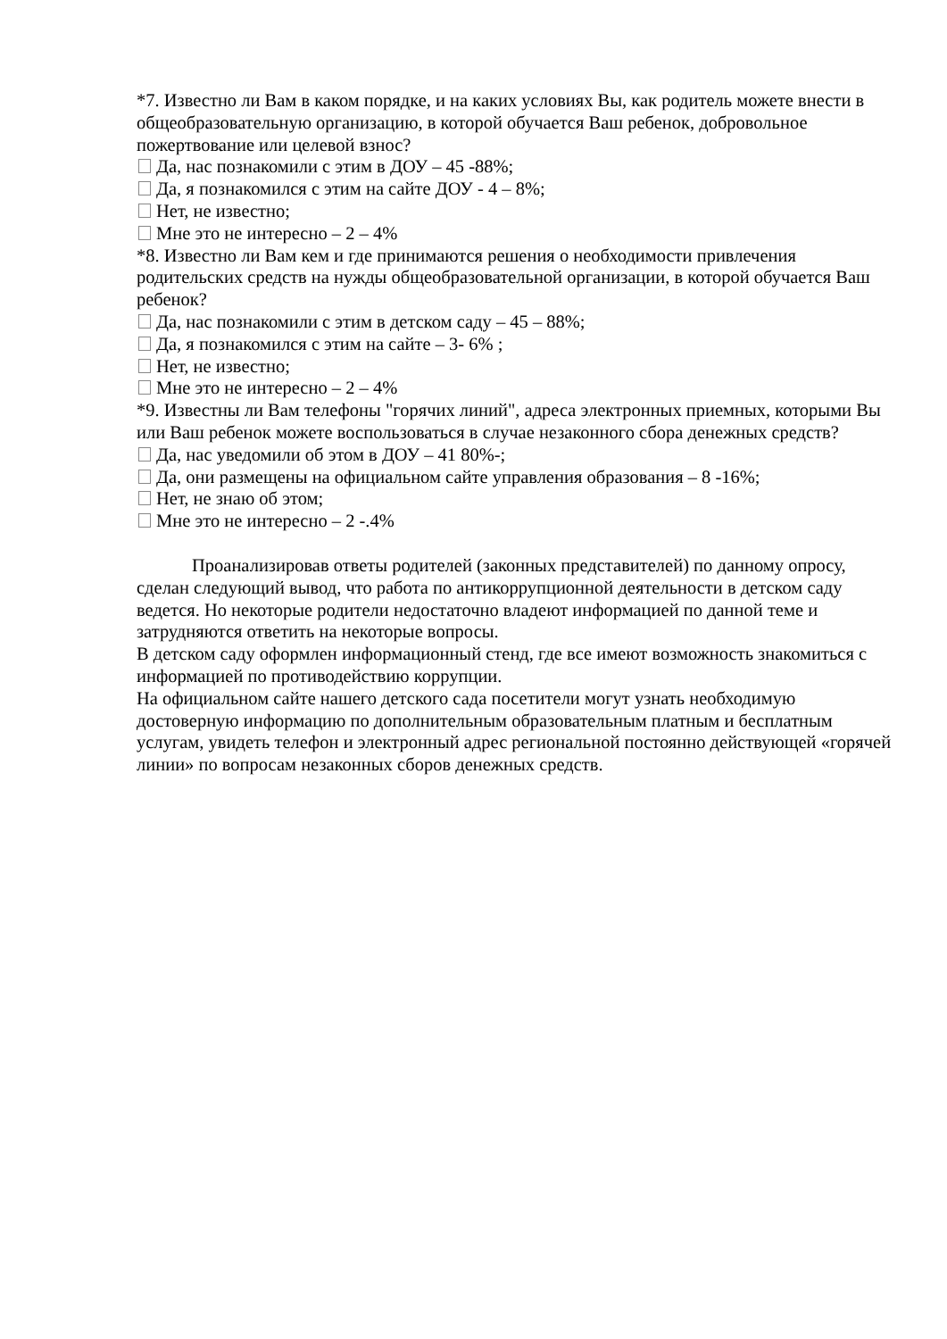*7. Известно ли Вам в каком порядке, и на каких условиях Вы, как родитель можете внести в общеобразовательную организацию, в которой обучается Ваш ребенок, добровольное пожертвование или целевой взнос?
Да, нас познакомили с этим в ДОУ – 45 -88%;
Да, я познакомился с этим на сайте ДОУ - 4 – 8%;
Нет, не известно;
Мне это не интересно – 2 – 4%
*8. Известно ли Вам кем и где принимаются решения о необходимости привлечения родительских средств на нужды общеобразовательной организации, в которой обучается Ваш ребенок?
Да, нас познакомили с этим в детском саду – 45 – 88%;
Да, я познакомился с этим на сайте – 3- 6% ;
Нет, не известно;
Мне это не интересно – 2 – 4%
*9. Известны ли Вам телефоны "горячих линий", адреса электронных приемных, которыми Вы или Ваш ребенок можете воспользоваться в случае незаконного сбора денежных средств?
Да, нас уведомили об этом в ДОУ – 41 80%-;
Да, они размещены на официальном сайте управления образования – 8 -16%;
Нет, не знаю об этом;
Мне это не интересно – 2 -.4%
Проанализировав ответы родителей (законных представителей) по данному опросу, сделан следующий вывод, что работа по антикоррупционной деятельности в детском саду ведется. Но некоторые родители недостаточно владеют информацией по данной теме и затрудняются ответить на некоторые вопросы.
В детском саду оформлен информационный стенд, где все имеют возможность знакомиться с информацией по противодействию коррупции.
На официальном сайте нашего детского сада посетители могут узнать необходимую достоверную информацию по дополнительным образовательным платным и бесплатным услугам, увидеть телефон и электронный адрес региональной постоянно действующей «горячей линии» по вопросам незаконных сборов денежных средств.